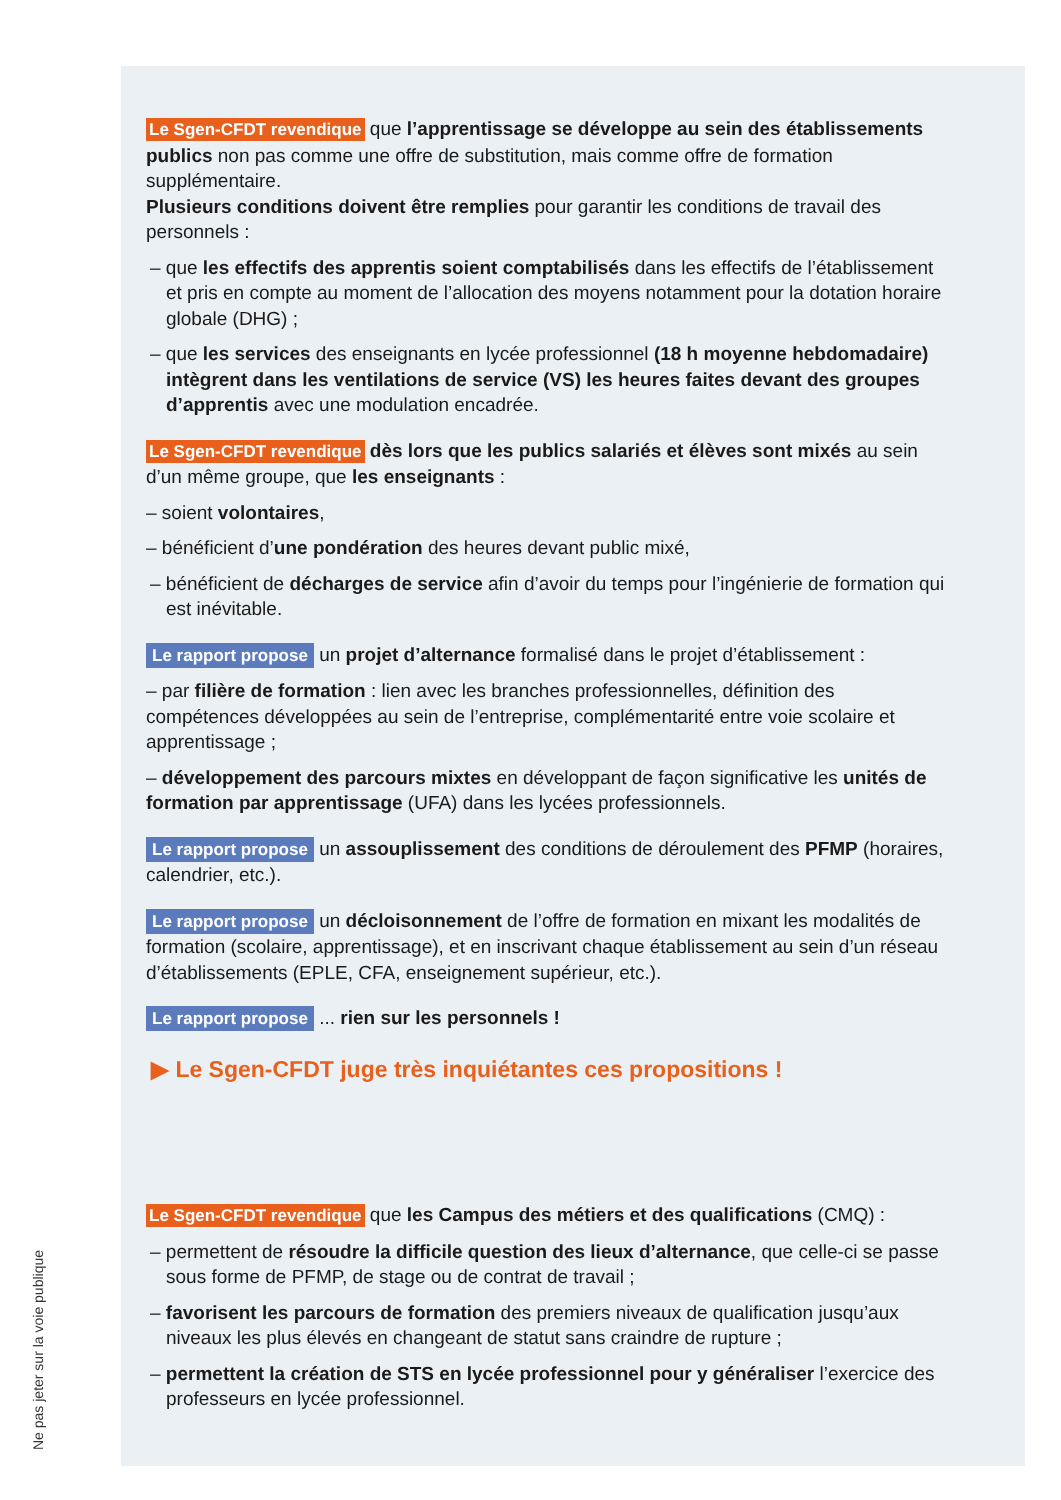Ne pas jeter sur la voie publique
Le Sgen-CFDT revendique que l’apprentissage se développe au sein des établissements publics non pas comme une offre de substitution, mais comme offre de formation supplémentaire.
Plusieurs conditions doivent être remplies pour garantir les conditions de travail des personnels :
– que les effectifs des apprentis soient comptabilisés dans les effectifs de l’établissement et pris en compte au moment de l’allocation des moyens notamment pour la dotation horaire globale (DHG) ;
– que les services des enseignants en lycée professionnel (18 h moyenne hebdomadaire) intègrent dans les ventilations de service (VS) les heures faites devant des groupes d’apprentis avec une modulation encadrée.
Le Sgen-CFDT revendique dès lors que les publics salariés et élèves sont mixés au sein d’un même groupe, que les enseignants :
– soient volontaires,
– bénéficient d’une pondération des heures devant public mixé,
– bénéficient de décharges de service afin d’avoir du temps pour l’ingénierie de formation qui est inévitable.
Le rapport propose un projet d’alternance formalisé dans le projet d’établissement :
– par filière de formation : lien avec les branches professionnelles, définition des compétences développées au sein de l’entreprise, complémentarité entre voie scolaire et apprentissage ;
– développement des parcours mixtes en développant de façon significative les unités de formation par apprentissage (UFA) dans les lycées professionnels.
Le rapport propose un assouplissement des conditions de déroulement des PFMP (horaires, calendrier, etc.).
Le rapport propose un décloisonnement de l’offre de formation en mixant les modalités de formation (scolaire, apprentissage), et en inscrivant chaque établissement au sein d’un réseau d’établissements (EPLE, CFA, enseignement supérieur, etc.).
Le rapport propose ... rien sur les personnels !
▶ Le Sgen-CFDT juge très inquiétantes ces propositions !
Le Sgen-CFDT revendique que les Campus des métiers et des qualifications (CMQ) :
– permettent de résoudre la difficile question des lieux d’alternance, que celle-ci se passe sous forme de PFMP, de stage ou de contrat de travail ;
– favorisent les parcours de formation des premiers niveaux de qualification jusqu’aux niveaux les plus élevés en changeant de statut sans craindre de rupture ;
– permettent la création de STS en lycée professionnel pour y généraliser l’exercice des professeurs en lycée professionnel.